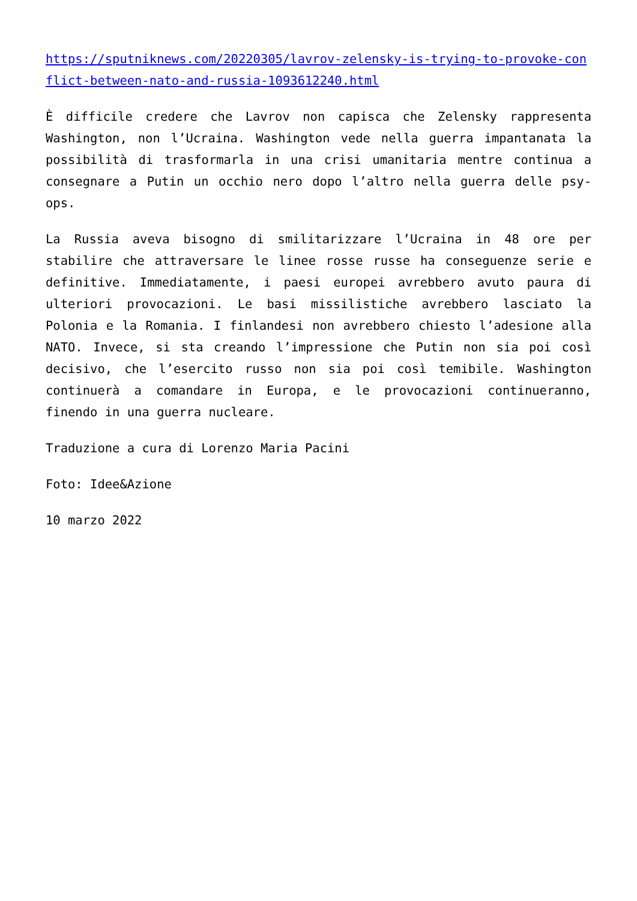https://sputniknews.com/20220305/lavrov-zelensky-is-trying-to-provoke-conflict-between-nato-and-russia-1093612240.html
È difficile credere che Lavrov non capisca che Zelensky rappresenta Washington, non l’Ucraina. Washington vede nella guerra impantanata la possibilità di trasformarla in una crisi umanitaria mentre continua a consegnare a Putin un occhio nero dopo l’altro nella guerra delle psy-ops.
La Russia aveva bisogno di smilitarizzare l’Ucraina in 48 ore per stabilire che attraversare le linee rosse russe ha conseguenze serie e definitive. Immediatamente, i paesi europei avrebbero avuto paura di ulteriori provocazioni. Le basi missilistiche avrebbero lasciato la Polonia e la Romania. I finlandesi non avrebbero chiesto l’adesione alla NATO. Invece, si sta creando l’impressione che Putin non sia poi così decisivo, che l’esercito russo non sia poi così temibile. Washington continuerà a comandare in Europa, e le provocazioni continueranno, finendo in una guerra nucleare.
Traduzione a cura di Lorenzo Maria Pacini
Foto: Idee&Azione
10 marzo 2022